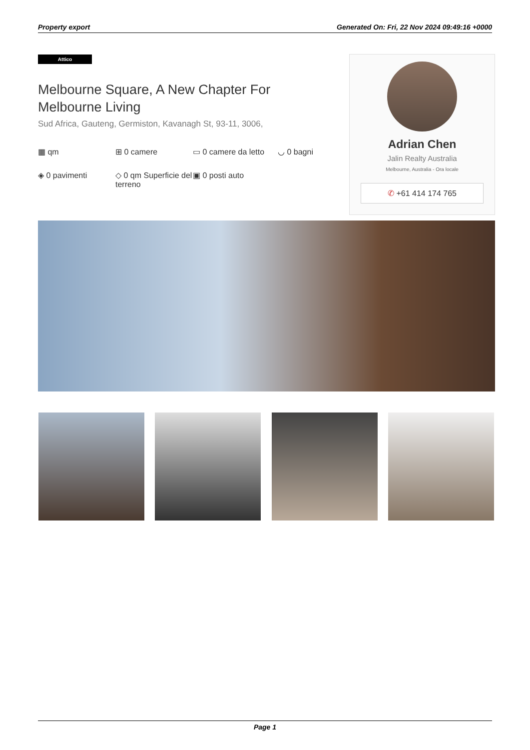Property export Generated On: Fri, 22 Nov 2024 09:49:16 +0000
Attico
Melbourne Square, A New Chapter For Melbourne Living
Sud Africa, Gauteng, Germiston, Kavanagh St, 93-11, 3006,
▦ qm
⊞ 0 camere
▭ 0 camere da letto
◡ 0 bagni
◈ 0 pavimenti
◇ 0 qm Superficie del terreno
▣ 0 posti auto
Adrian Chen
Jalin Realty Australia
Melbourne, Australia - Ora locale
✆ +61 414 174 765
Page 1